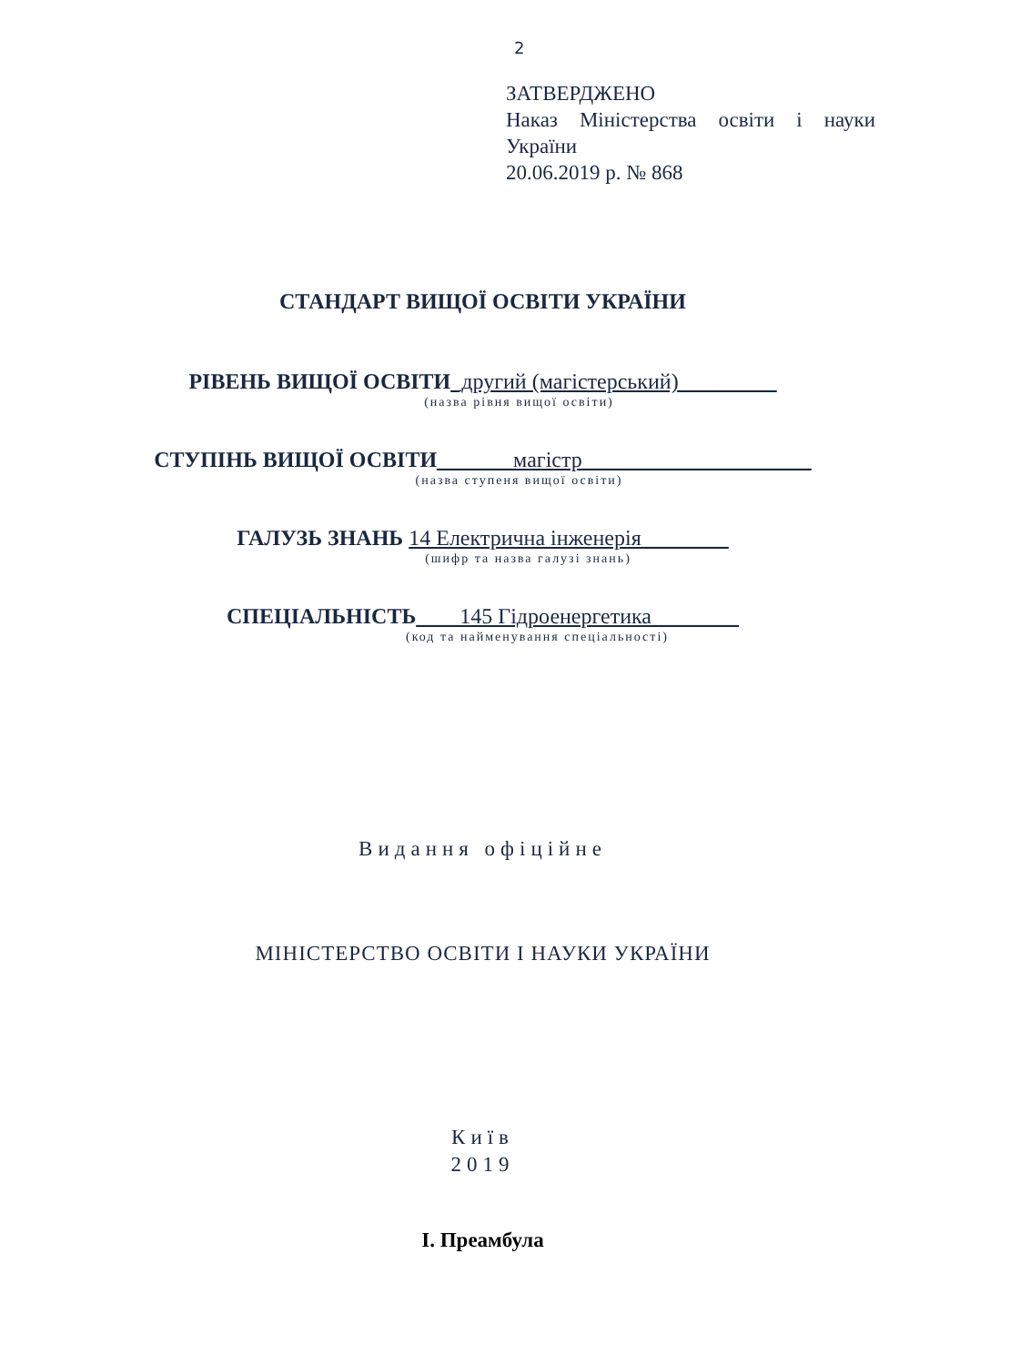2
ЗАТВЕРДЖЕНО
Наказ Міністерства освіти і науки України
20.06.2019 р. № 868
СТАНДАРТ ВИЩОЇ ОСВІТИ УКРАЇНИ
РІВЕНЬ ВИЩОЇ ОСВІТИ_другий (магістерський)_________
(назва рівня вищої освіти)
СТУПІНЬ ВИЩОЇ ОСВІТИ_______магістр_____________________
(назва ступеня вищої освіти)
ГАЛУЗЬ ЗНАНЬ 14 Електрична інженерія________
(шифр та назва галузі знань)
СПЕЦІАЛЬНІСТЬ____145 Гідроенергетика________
(код та найменування спеціальності)
Видання офіційне
МІНІСТЕРСТВО ОСВІТИ І НАУКИ УКРАЇНИ
Київ
2019
І. Преамбула